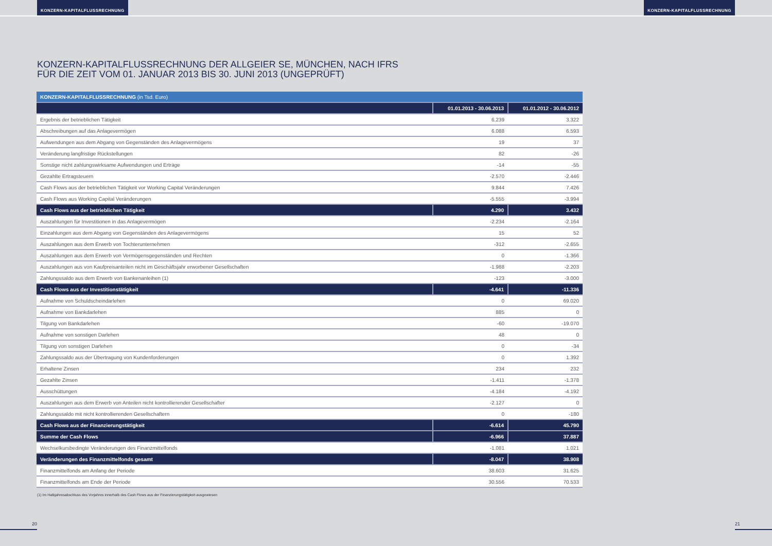KONZERN-KAPITALFLUSSRECHNUNG KONZERN-KAPITALFLUSSRECHNUNG
KONZERN-KAPITALFLUSSRECHNUNG DER ALLGEIER SE, MÜNCHEN, NACH IFRS
FÜR DIE ZEIT VOM 01. JANUAR 2013 BIS 30. JUNI 2013 (UNGEPRÜFT)
| KONZERN-KAPITALFLUSSRECHNUNG (in Tsd. Euro) | | |
| | 01.01.2013 - 30.06.2013 | 01.01.2012 - 30.06.2012 |
| Ergebnis der betrieblichen Tätigkeit | 6.239 | 3.322 |
| Abschreibungen auf das Anlagevermögen | 6.088 | 6.593 |
| Aufwendungen aus dem Abgang von Gegenständen des Anlagevermögens | 19 | 37 |
| Veränderung langfristige Rückstellungen | 82 | -26 |
| Sonstige nicht zahlungswirksame Aufwendungen und Erträge | -14 | -55 |
| Gezahlte Ertragsteuern | -2.570 | -2.446 |
| Cash Flows aus der betrieblichen Tätigkeit vor Working Capital Veränderungen | 9.844 | 7.426 |
| Cash Flows aus Working Capital Veränderungen | -5.555 | -3.994 |
| Cash Flows aus der betrieblichen Tätigkeit | 4.290 | 3.432 |
| Auszahlungen für Investitionen in das Anlagevermögen | -2.234 | -2.164 |
| Einzahlungen aus dem Abgang von Gegenständen des Anlagevermögens | 15 | 52 |
| Auszahlungen aus dem Erwerb von Tochterunternehmen | -312 | -2.655 |
| Auszahlungen aus dem Erwerb von Vermögensgegenständen und Rechten | 0 | -1.366 |
| Auszahlungen aus von Kaufpreisanteilen nicht im Geschäftsjahr erworbener Gesellschaften | -1.988 | -2.203 |
| Zahlungssaldo aus dem Erwerb von Bankenanleihen (1) | -123 | -3.000 |
| Cash Flows aus der Investitionstätigkeit | -4.641 | -11.336 |
| Aufnahme von Schuldscheindarlehen | 0 | 69.020 |
| Aufnahme von Bankdarlehen | 885 | 0 |
| Tilgung von Bankdarlehen | -60 | -19.070 |
| Aufnahme von sonstigen Darlehen | 48 | 0 |
| Tilgung von sonstigen Darlehen | 0 | -34 |
| Zahlungssaldo aus der Übertragung von Kundenforderungen | 0 | 1.392 |
| Erhaltene Zinsen | 234 | 232 |
| Gezahlte Zinsen | -1.411 | -1.378 |
| Ausschüttungen | -4.184 | -4.192 |
| Auszahlungen aus dem Erwerb von Anteilen nicht kontrollierender Gesellschafter | -2.127 | 0 |
| Zahlungssaldo mit nicht kontrollierenden Gesellschaftern | 0 | -180 |
| Cash Flows aus der Finanzierungstätigkeit | -6.614 | 45.790 |
| Summe der Cash Flows | -6.966 | 37.887 |
| Wechselkursbedingte Veränderungen des Finanzmittelfonds | -1.081 | 1.021 |
| Veränderungen des Finanzmittelfonds gesamt | -8.047 | 38.908 |
| Finanzmittelfonds am Anfang der Periode | 38.603 | 31.625 |
| Finanzmittelfonds am Ende der Periode | 30.556 | 70.533 |
(1) Im Halbjahresabschluss des Vorjahres innerhalb des Cash Flows aus der Finanzierungstätigkeit ausgewiesen
20 21